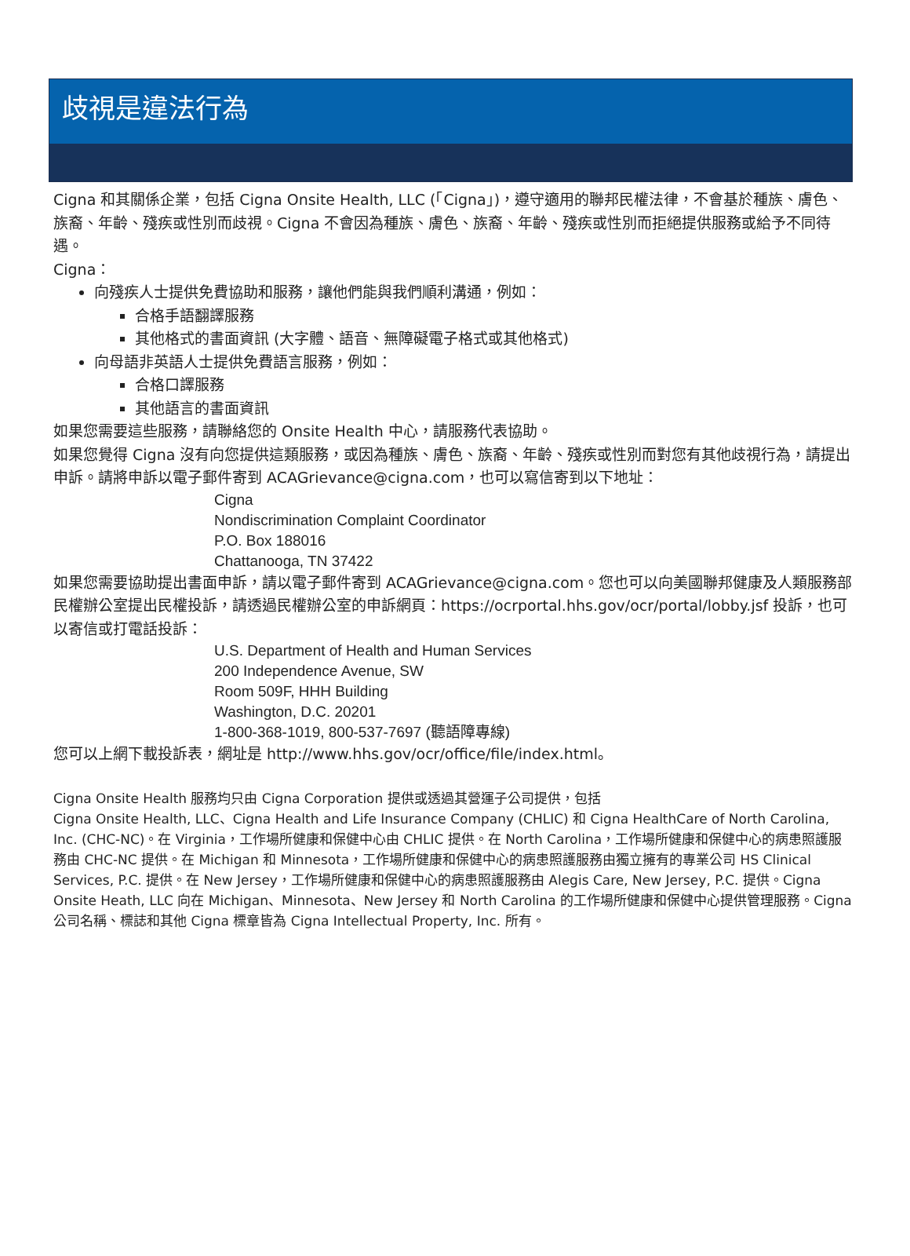歧視是違法行為
Cigna 和其關係企業，包括 Cigna Onsite Health, LLC (「Cigna」)，遵守適用的聯邦民權法律，不會基於種族、膚色、族裔、年齡、殘疾或性別而歧視。Cigna 不會因為種族、膚色、族裔、年齡、殘疾或性別而拒絕提供服務或給予不同待遇。
Cigna：
向殘疾人士提供免費協助和服務，讓他們能與我們順利溝通，例如：
合格手語翻譯服務
其他格式的書面資訊 (大字體、語音、無障礙電子格式或其他格式)
向母語非英語人士提供免費語言服務，例如：
合格口譯服務
其他語言的書面資訊
如果您需要這些服務，請聯絡您的 Onsite Health 中心，請服務代表協助。
如果您覺得 Cigna 沒有向您提供這類服務，或因為種族、膚色、族裔、年齡、殘疾或性別而對您有其他歧視行為，請提出申訴。請將申訴以電子郵件寄到 ACAGrievance@cigna.com，也可以寫信寄到以下地址：
Cigna
Nondiscrimination Complaint Coordinator
P.O. Box 188016
Chattanooga, TN 37422
如果您需要協助提出書面申訴，請以電子郵件寄到 ACAGrievance@cigna.com。您也可以向美國聯邦健康及人類服務部民權辦公室提出民權投訴，請透過民權辦公室的申訴網頁：https://ocrportal.hhs.gov/ocr/portal/lobby.jsf 投訴，也可以寄信或打電話投訴：
U.S. Department of Health and Human Services
200 Independence Avenue, SW
Room 509F, HHH Building
Washington, D.C. 20201
1-800-368-1019, 800-537-7697 (聽語障專線)
您可以上網下載投訴表，網址是 http://www.hhs.gov/ocr/office/file/index.html。
Cigna Onsite Health 服務均只由 Cigna Corporation 提供或透過其營運子公司提供，包括
Cigna Onsite Health, LLC、Cigna Health and Life Insurance Company (CHLIC) 和 Cigna HealthCare of North Carolina, Inc. (CHC-NC)。在 Virginia，工作場所健康和保健中心由 CHLIC 提供。在 North Carolina，工作場所健康和保健中心的病患照護服務由 CHC-NC 提供。在 Michigan 和 Minnesota，工作場所健康和保健中心的病患照護服務由獨立擁有的專業公司 HS Clinical Services, P.C. 提供。在 New Jersey，工作場所健康和保健中心的病患照護服務由 Alegis Care, New Jersey, P.C. 提供。Cigna Onsite Heath, LLC 向在 Michigan、Minnesota、New Jersey 和 North Carolina 的工作場所健康和保健中心提供管理服務。Cigna 公司名稱、標誌和其他 Cigna 標章皆為 Cigna Intellectual Property, Inc. 所有。